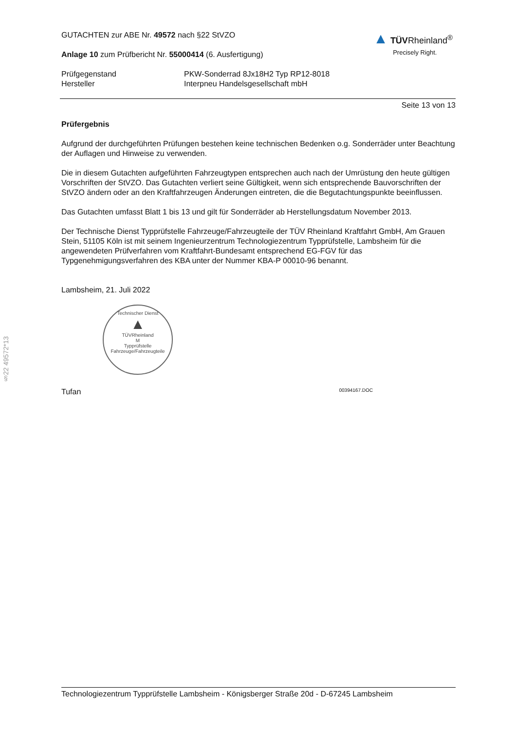▲ TÜVRheinland<sup>®</sup>
Precisely Right.
GUTACHTEN zur ABE Nr. 49572 nach §22 StVZO
Anlage 10 zum Prüfbericht Nr. 55000414 (6. Ausfertigung)
Prüfgegenstand
Hersteller
PKW-Sonderrad 8Jx18H2 Typ RP12-8018
Interpneu Handelsgesellschaft mbH
Seite 13 von 13
Prüfergebnis
Aufgrund der durchgeführten Prüfungen bestehen keine technischen Bedenken o.g. Sonderräder unter Beachtung der Auflagen und Hinweise zu verwenden.
Die in diesem Gutachten aufgeführten Fahrzeugtypen entsprechen auch nach der Umrüstung den heute gültigen Vorschriften der StVZO. Das Gutachten verliert seine Gültigkeit, wenn sich entsprechende Bauvorschriften der StVZO ändern oder an den Kraftfahrzeugen Änderungen eintreten, die die Begutachtungspunkte beeinflussen.
Das Gutachten umfasst Blatt 1 bis 13 und gilt für Sonderräder ab Herstellungsdatum November 2013.
Der Technische Dienst Typprüfstelle Fahrzeuge/Fahrzeugteile der TÜV Rheinland Kraftfahrt GmbH, Am Grauen Stein, 51105 Köln ist mit seinem Ingenieurzentrum Technologiezentrum Typprüfstelle, Lambsheim für die angewendeten Prüfverfahren vom Kraftfahrt-Bundesamt entsprechend EG-FGV für das Typgenehmigungsverfahren des KBA unter der Nummer KBA-P 00010-96 benannt.
Lambsheim, 21. Juli 2022
Technischer Dienst
▲
TÜVRheinland
M
Typprüfstelle Fahrzeuge/Fahrzeugteile
Tufan 00394167.DOC
§22 49572*13
Technologiezentrum Typprüfstelle Lambsheim - Königsberger Straße 20d - D-67245 Lambsheim